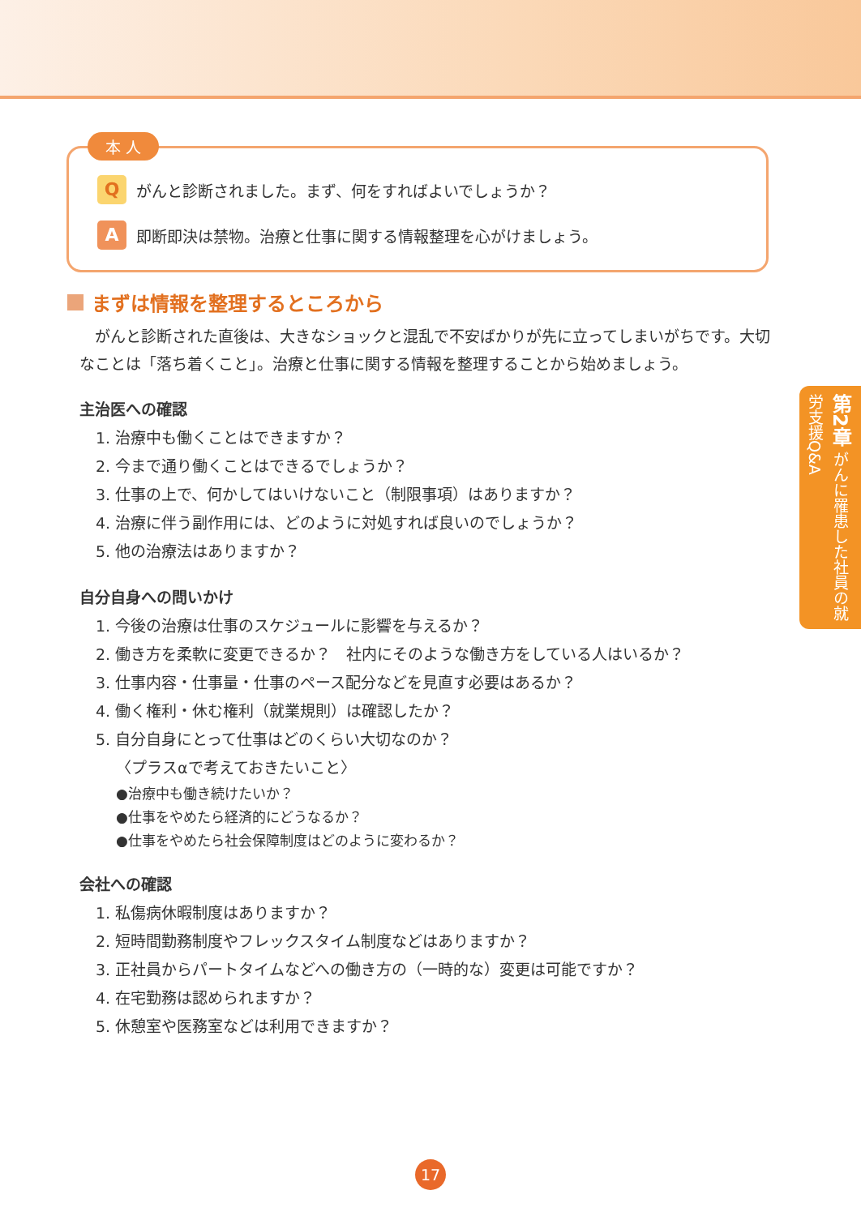本 人
Qがんと診断されました。まず、何をすればよいでしょうか？
A即断即決は禁物。治療と仕事に関する情報整理を心がけましょう。
まずは情報を整理するところから
　がんと診断された直後は、大きなショックと混乱で不安ばかりが先に立ってしまいがちです。大切なことは「落ち着くこと」。治療と仕事に関する情報を整理することから始めましょう。
主治医への確認
1. 治療中も働くことはできますか？
2. 今まで通り働くことはできるでしょうか？
3. 仕事の上で、何かしてはいけないこと（制限事項）はありますか？
4. 治療に伴う副作用には、どのように対処すれば良いのでしょうか？
5. 他の治療法はありますか？
自分自身への問いかけ
1. 今後の治療は仕事のスケジュールに影響を与えるか？
2. 働き方を柔軟に変更できるか？　社内にそのような働き方をしている人はいるか？
3. 仕事内容・仕事量・仕事のペース配分などを見直す必要はあるか？
4. 働く権利・休む権利（就業規則）は確認したか？
5. 自分自身にとって仕事はどのくらい大切なのか？
〈プラスαで考えておきたいこと〉
●治療中も働き続けたいか？
●仕事をやめたら経済的にどうなるか？
●仕事をやめたら社会保障制度はどのように変わるか？
会社への確認
1. 私傷病休暇制度はありますか？
2. 短時間勤務制度やフレックスタイム制度などはありますか？
3. 正社員からパートタイムなどへの働き方の（一時的な）変更は可能ですか？
4. 在宅勤務は認められますか？
5. 休憩室や医務室などは利用できますか？
第2章 がんに罹患した社員の就労支援Q&A
17